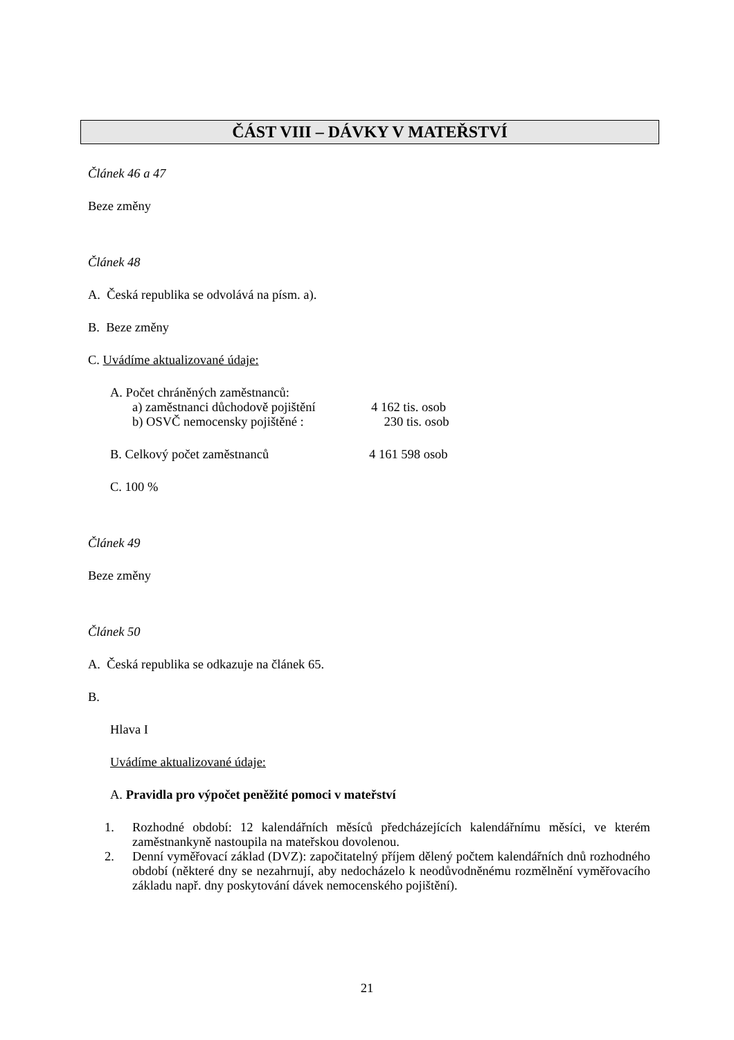ČÁST VIII – DÁVKY V MATEŘSTVÍ
Článek 46 a 47
Beze změny
Článek 48
A. Česká republika se odvolává na písm. a).
B. Beze změny
C. Uvádíme aktualizované údaje:
A. Počet chráněných zaměstnanců:
a) zaměstnanci důchodově pojištění 4 162 tis. osob
b) OSVČ nemocensky pojištěné : 230 tis. osob
B. Celkový počet zaměstnanců 4 161 598 osob
C. 100 %
Článek 49
Beze změny
Článek 50
A. Česká republika se odkazuje na článek 65.
B.
Hlava I
Uvádíme aktualizované údaje:
A. Pravidla pro výpočet peněžité pomoci v mateřství
1. Rozhodné období: 12 kalendářních měsíců předcházejících kalendářnímu měsíci, ve kterém zaměstnankyně nastoupila na mateřskou dovolenou.
2. Denní vyměřovací základ (DVZ): započitatelný příjem dělený počtem kalendářních dnů rozhodného období (některé dny se nezahrnují, aby nedocházelo k neodůvodněnému rozmělnění vyměřovacího základu např. dny poskytování dávek nemocenského pojištění).
21